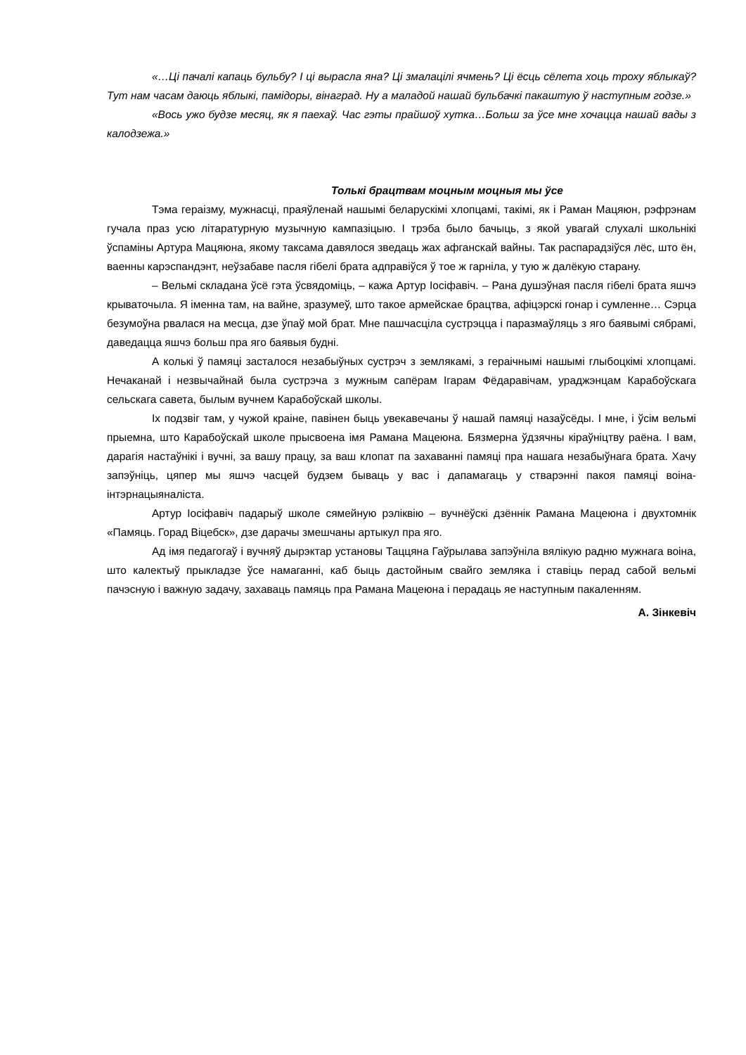«…Ці пачалі капаць бульбу? І ці вырасла яна? Ці змалацілі ячмень? Ці ёсць сёлета хоць троху яблыкаў? Тут нам часам даюць яблыкі, памідоры, вінаград. Ну а маладой нашай бульбачкі пакаштую ў наступным годзе.»
«Вось ужо будзе месяц, як я паехаў. Час гэты прайшоў хутка…Больш за ўсе мне хочацца нашай вады з калодзежа.»
Толькі брацтвам моцным моцныя мы ўсе
Тэма гераізму, мужнасці, праяўленай нашымі беларускімі хлопцамі, такімі, як і Раман Мацяюн, рэфрэнам гучала праз усю літаратурную музычную кампазіцыю. І трэба было бачыць, з якой увагай слухалі школьнікі ўспаміны Артура Мацяюна, якому таксама давялося зведаць жах афганскай вайны. Так распарадзіўся лёс, што ён, ваенны карэспандэнт, неўзабаве пасля гібелі брата адправіўся ў тое ж гарніла, у тую ж далёкую старану.
– Вельмі складана ўсё гэта ўсвядоміць, – кажа Артур Іосіфавіч. – Рана душэўная пасля гібелі брата яшчэ крываточыла. Я іменна там, на вайне, зразумеў, што такое армейскае брацтва, афіцэрскі гонар і сумленне… Сэрца безумоўна рвалася на месца, дзе ўпаў мой брат. Мне пашчасціла сустрэцца і паразмаўляць з яго баявымі сябрамі, даведацца яшчэ больш пра яго баявыя будні.
А колькі ў памяці засталося незабыўных сустрэч з землякамі, з гераічнымі нашымі глыбоцкімі хлопцамі. Нечаканай і незвычайнай была сустрэча з мужным сапёрам Ігарам Фёдаравічам, ураджэнцам Карабоўскага сельскага савета, былым вучнем Карабоўскай школы.
Іх подзвіг там, у чужой краіне, павінен быць увекавечаны ў нашай памяці назаўсёды. І мне, і ўсім вельмі прыемна, што Карабоўскай школе прысвоена імя Рамана Мацеюна. Бязмерна ўдзячны кіраўніцтву раёна. І вам, дарагія настаўнікі і вучні, за вашу працу, за ваш клопат па захаванні памяці пра нашага незабыўнага брата. Хачу запэўніць, цяпер мы яшчэ часцей будзем бываць у вас і дапамагаць у стварэнні пакоя памяці воіна-інтэрнацыяналіста.
Артур Іосіфавіч падарыў школе сямейную рэліквію – вучнёўскі дзённік Рамана Мацеюна і двухтомнік «Памяць. Горад Віцебск», дзе дарачы змешчаны артыкул пра яго.
Ад імя педагогаў і вучняў дырэктар установы Таццяна Гаўрылава запэўніла вялікую радню мужнага воіна, што калектыў прыкладзе ўсе намаганні, каб быць дастойным свайго земляка і ставіць перад сабой вельмі пачэсную і важную задачу, захаваць памяць пра Рамана Мацеюна і перадаць яе наступным пакаленням.
А. Зінкевіч